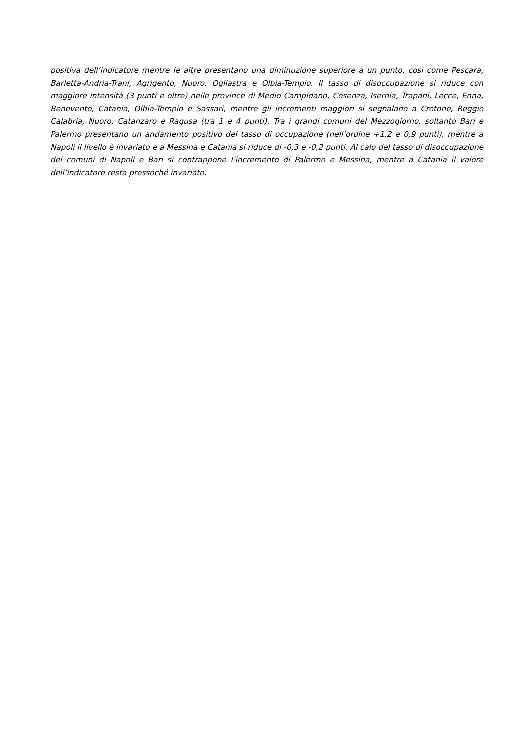positiva dell’indicatore mentre le altre presentano una diminuzione superiore a un punto, così come Pescara, Barletta-Andria-Trani, Agrigento, Nuoro, Ogliastra e Olbia-Tempio. Il tasso di disoccupazione si riduce con maggiore intensità (3 punti e oltre) nelle province di Medio Campidano, Cosenza, Isernia, Trapani, Lecce, Enna, Benevento, Catania, Olbia-Tempio e Sassari, mentre gli incrementi maggiori si segnalano a Crotone, Reggio Calabria, Nuoro, Catanzaro e Ragusa (tra 1 e 4 punti). Tra i grandi comuni del Mezzogiorno, soltanto Bari e Palermo presentano un andamento positivo del tasso di occupazione (nell’ordine +1,2 e 0,9 punti), mentre a Napoli il livello è invariato e a Messina e Catania si riduce di -0,3 e -0,2 punti. Al calo del tasso di disoccupazione dei comuni di Napoli e Bari si contrappone l’incremento di Palermo e Messina, mentre a Catania il valore dell’indicatore resta pressoché invariato.